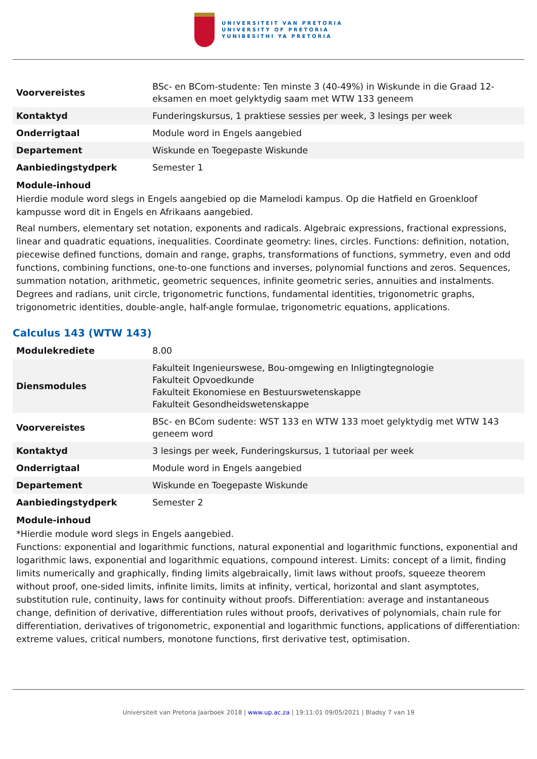UNIVERSITEIT VAN PRETORIA
UNIVERSITY OF PRETORIA
YUNIBESITHI YA PRETORIA
| Voorvereistes | BSc- en BCom-studente: Ten minste 3 (40-49%) in Wiskunde in die Graad 12-eksamen en moet gelyktydig saam met WTW 133 geneem |
| Kontaktyd | Funderingskursus, 1 praktiese sessies per week, 3 lesings per week |
| Onderrigtaal | Module word in Engels aangebied |
| Departement | Wiskunde en Toegepaste Wiskunde |
| Aanbiedingstydperk | Semester 1 |
Module-inhoud
Hierdie module word slegs in Engels aangebied op die Mamelodi kampus. Op die Hatfield en Groenkloof kampusse word dit in Engels en Afrikaans aangebied.
Real numbers, elementary set notation, exponents and radicals. Algebraic expressions, fractional expressions, linear and quadratic equations, inequalities. Coordinate geometry: lines, circles. Functions: definition, notation, piecewise defined functions, domain and range, graphs, transformations of functions, symmetry, even and odd functions, combining functions, one-to-one functions and inverses, polynomial functions and zeros. Sequences, summation notation, arithmetic, geometric sequences, infinite geometric series, annuities and instalments. Degrees and radians, unit circle, trigonometric functions, fundamental identities, trigonometric graphs, trigonometric identities, double-angle, half-angle formulae, trigonometric equations, applications.
Calculus 143 (WTW 143)
| Modulekrediete | 8.00 |
| Diensmodules | Fakulteit Ingenieurswese, Bou-omgewing en Inligtingtegnologie Fakulteit Opvoedkunde Fakulteit Ekonomiese en Bestuurswetenskappe Fakulteit Gesondheidswetenskappe |
| Voorvereistes | BSc- en BCom sudente: WST 133 en WTW 133 moet gelyktydig met WTW 143 geneem word |
| Kontaktyd | 3 lesings per week, Funderingskursus, 1 tutoriaal per week |
| Onderrigtaal | Module word in Engels aangebied |
| Departement | Wiskunde en Toegepaste Wiskunde |
| Aanbiedingstydperk | Semester 2 |
Module-inhoud
*Hierdie module word slegs in Engels aangebied.
Functions: exponential and logarithmic functions, natural exponential and logarithmic functions, exponential and logarithmic laws, exponential and logarithmic equations, compound interest. Limits: concept of a limit, finding limits numerically and graphically, finding limits algebraically, limit laws without proofs, squeeze theorem without proof, one-sided limits, infinite limits, limits at infinity, vertical, horizontal and slant asymptotes, substitution rule, continuity, laws for continuity without proofs. Differentiation: average and instantaneous change, definition of derivative, differentiation rules without proofs, derivatives of polynomials, chain rule for differentiation, derivatives of trigonometric, exponential and logarithmic functions, applications of differentiation: extreme values, critical numbers, monotone functions, first derivative test, optimisation.
Universiteit van Pretoria Jaarboek 2018 | www.up.ac.za | 19:11:01 09/05/2021 | Bladsy 7 van 19